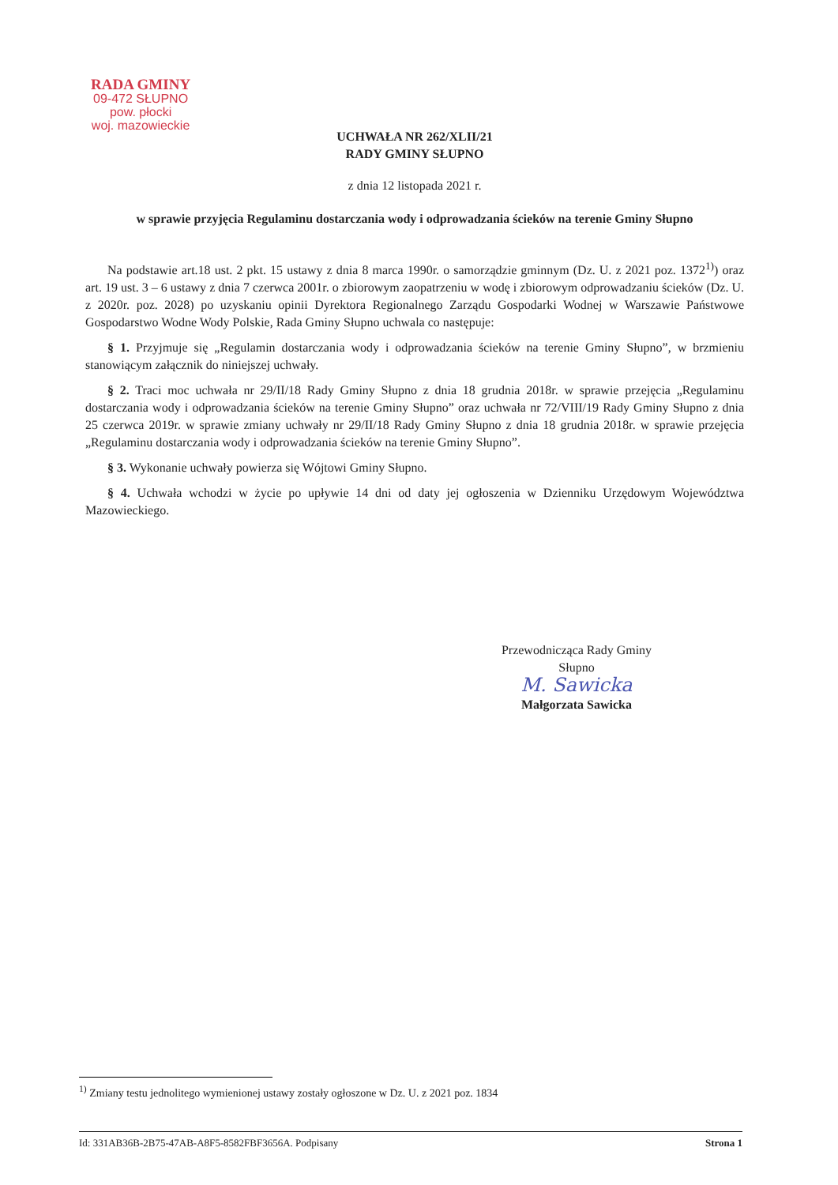RADA GMINY
09-472 SŁUPNO
pow. płocki
woj. mazowieckie
UCHWAŁA NR 262/XLII/21
RADY GMINY SŁUPNO
z dnia 12 listopada 2021 r.
w sprawie przyjęcia Regulaminu dostarczania wody i odprowadzania ścieków na terenie Gminy Słupno
Na podstawie art.18 ust. 2 pkt. 15 ustawy z dnia 8 marca 1990r. o samorządzie gminnym (Dz. U. z 2021 poz. 1372<sup>1)</sup>) oraz art. 19 ust. 3 – 6 ustawy z dnia 7 czerwca 2001r. o zbiorowym zaopatrzeniu w wodę i zbiorowym odprowadzaniu ścieków (Dz. U. z 2020r. poz. 2028) po uzyskaniu opinii Dyrektora Regionalnego Zarządu Gospodarki Wodnej w Warszawie Państwowe Gospodarstwo Wodne Wody Polskie, Rada Gminy Słupno uchwala co następuje:
§ 1. Przyjmuje się „Regulamin dostarczania wody i odprowadzania ścieków na terenie Gminy Słupno”, w brzmieniu stanowiącym załącznik do niniejszej uchwały.
§ 2. Traci moc uchwała nr 29/II/18 Rady Gminy Słupno z dnia 18 grudnia 2018r. w sprawie przejęcia „Regulaminu dostarczania wody i odprowadzania ścieków na terenie Gminy Słupno” oraz uchwała nr 72/VIII/19 Rady Gminy Słupno z dnia 25 czerwca 2019r. w sprawie zmiany uchwały nr 29/II/18 Rady Gminy Słupno z dnia 18 grudnia 2018r. w sprawie przejęcia „Regulaminu dostarczania wody i odprowadzania ścieków na terenie Gminy Słupno”.
§ 3. Wykonanie uchwały powierza się Wójtowi Gminy Słupno.
§ 4. Uchwała wchodzi w życie po upływie 14 dni od daty jej ogłoszenia w Dzienniku Urzędowym Województwa Mazowieckiego.
Przewodnicząca Rady Gminy
Słupno
M. Sawicka
Małgorzata Sawicka
<sup>1)</sup> Zmiany testu jednolitego wymienionej ustawy zostały ogłoszone w Dz. U. z 2021 poz. 1834
Id: 331AB36B-2B75-47AB-A8F5-8582FBF3656A. Podpisany Strona 1